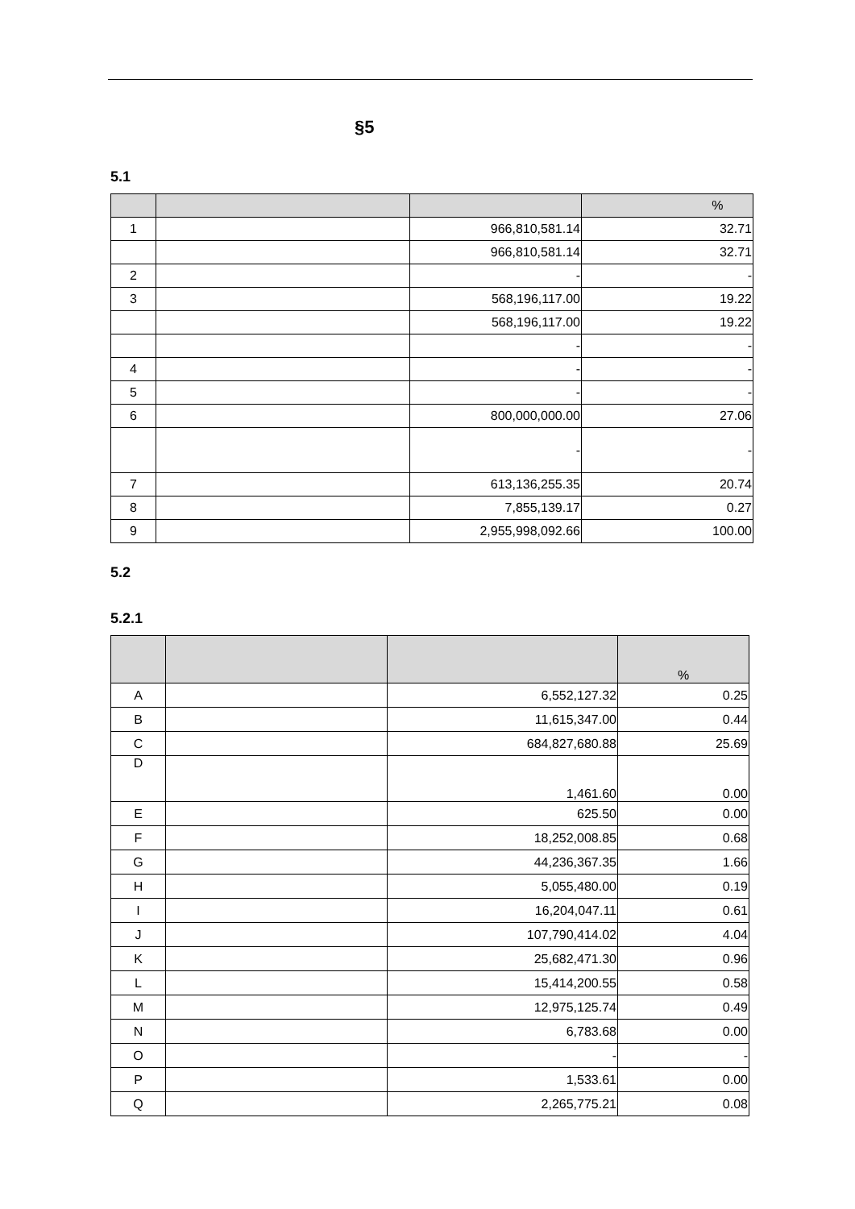§5
5.1
| | | | % |
| --- | --- | --- | --- |
| 1 | | 966,810,581.14 | 32.71 |
| | | 966,810,581.14 | 32.71 |
| 2 | | - | - |
| 3 | | 568,196,117.00 | 19.22 |
| | | 568,196,117.00 | 19.22 |
| | | - | - |
| 4 | | - | - |
| 5 | | - | - |
| 6 | | 800,000,000.00 | 27.06 |
| | | - | - |
| 7 | | 613,136,255.35 | 20.74 |
| 8 | | 7,855,139.17 | 0.27 |
| 9 | | 2,955,998,092.66 | 100.00 |
5.2
5.2.1
| | | | % |
| --- | --- | --- | --- |
| A | | 6,552,127.32 | 0.25 |
| B | | 11,615,347.00 | 0.44 |
| C | | 684,827,680.88 | 25.69 |
| D | | 1,461.60 | 0.00 |
| E | | 625.50 | 0.00 |
| F | | 18,252,008.85 | 0.68 |
| G | | 44,236,367.35 | 1.66 |
| H | | 5,055,480.00 | 0.19 |
| I | | 16,204,047.11 | 0.61 |
| J | | 107,790,414.02 | 4.04 |
| K | | 25,682,471.30 | 0.96 |
| L | | 15,414,200.55 | 0.58 |
| M | | 12,975,125.74 | 0.49 |
| N | | 6,783.68 | 0.00 |
| O | | - | - |
| P | | 1,533.61 | 0.00 |
| Q | | 2,265,775.21 | 0.08 |